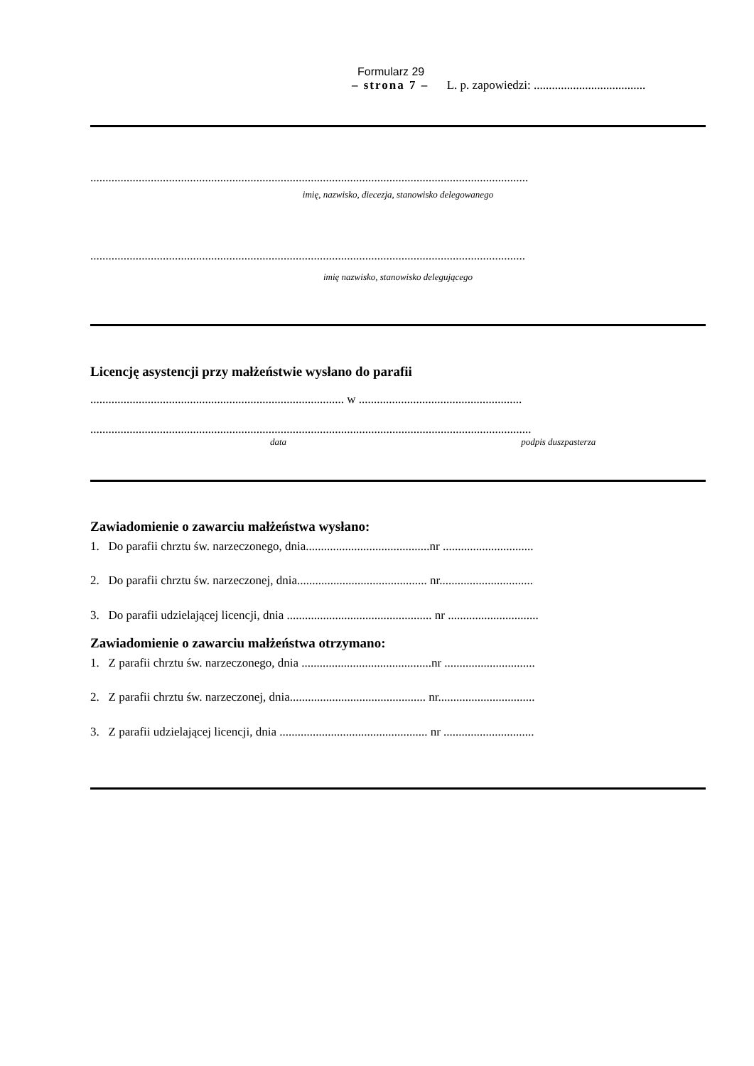Formularz 29
– strona 7 – L. p. zapowiedzi: .....................................
.................................................................................................................................................
imię, nazwisko, diecezja, stanowisko delegowanego
................................................................................................................................................
imię nazwisko, stanowisko delegującego
Licencję asystencji przy małżeństwie wysłano do parafii
.................................................................................... w ......................................................
..................................................................................................................................................
data podpis duszpasterza
Zawiadomienie o zawarciu małżeństwa wysłano:
1. Do parafii chrztu św. narzeczonego, dnia.........................................nr ..............................
2. Do parafii chrztu św. narzeczonej, dnia........................................... nr...............................
3. Do parafii udzielającej licencji, dnia ................................................ nr ..............................
Zawiadomienie o zawarciu małżeństwa otrzymano:
1. Z parafii chrztu św. narzeczonego, dnia ...........................................nr ..............................
2. Z parafii chrztu św. narzeczonej, dnia............................................. nr................................
3. Z parafii udzielającej licencji, dnia ................................................. nr ..............................